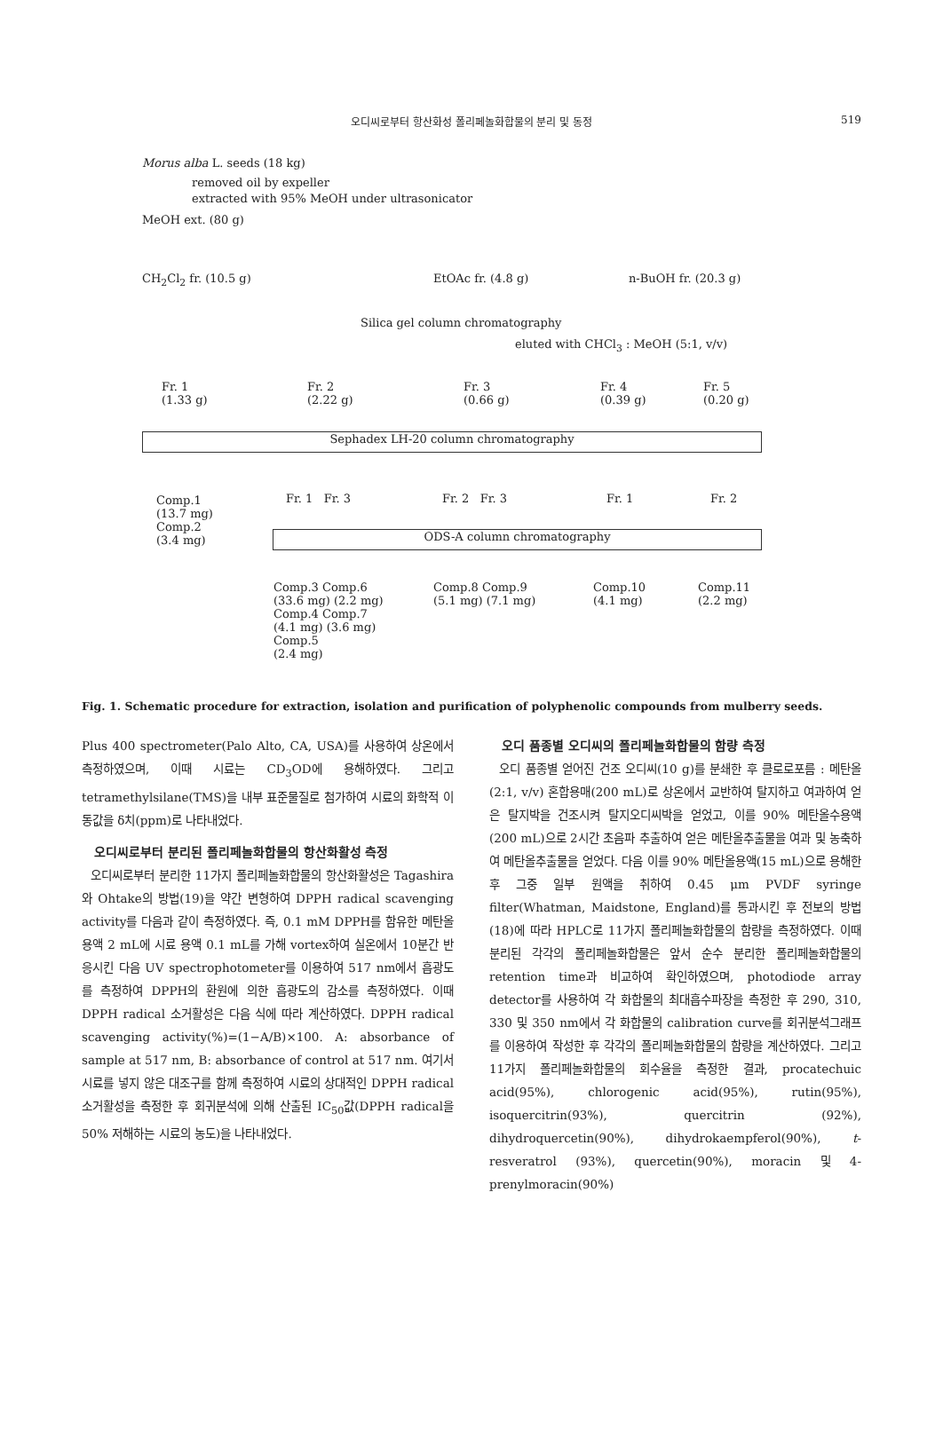오디씨로부터 항산화성 폴리페놀화합물의 분리 및 동정 519
Morus alba L. seeds (18 kg)
removed oil by expeller
extracted with 95% MeOH under ultrasonicator
MeOH ext. (80 g)
CH<sub>2</sub>Cl<sub>2</sub> fr. (10.5 g) EtOAc fr. (4.8 g) n-BuOH fr. (20.3 g)
Silica gel column chromatography
eluted with CHCl<sub>3</sub> : MeOH (5:1, v/v)
Fr. 1
(1.33 g)
Fr. 2
(2.22 g)
Fr. 3
(0.66 g)
Fr. 4
(0.39 g)
Fr. 5
(0.20 g)
Sephadex LH-20 column chromatography
Comp.1
(13.7 mg)
Comp.2
(3.4 mg)
Fr. 1 Fr. 3 Fr. 2 Fr. 3 Fr. 1 Fr. 2
ODS-A column chromatography
Comp.3 Comp.6
(33.6 mg) (2.2 mg)
Comp.4 Comp.7
(4.1 mg) (3.6 mg)
Comp.5
(2.4 mg)
Comp.8 Comp.9
(5.1 mg) (7.1 mg)
Comp.10
(4.1 mg)
Comp.11
(2.2 mg)
Fig. 1. Schematic procedure for extraction, isolation and purification of polyphenolic compounds from mulberry seeds.
Plus 400 spectrometer(Palo Alto, CA, USA)를 사용하여 상온에서 측정하였으며, 이때 시료는 CD<sub>3</sub>OD에 용해하였다. 그리고 tetramethylsilane(TMS)을 내부 표준물질로 첨가하여 시료의 화학적 이동값을 δ치(ppm)로 나타내었다.
오디씨로부터 분리된 폴리페놀화합물의 항산화활성 측정
오디씨로부터 분리한 11가지 폴리페놀화합물의 항산화활성은 Tagashira와 Ohtake의 방법(19)을 약간 변형하여 DPPH radical scavenging activity를 다음과 같이 측정하였다. 즉, 0.1 mM DPPH를 함유한 메탄올 용액 2 mL에 시료 용액 0.1 mL를 가해 vortex하여 실온에서 10분간 반응시킨 다음 UV spectrophotometer를 이용하여 517 nm에서 흡광도를 측정하여 DPPH의 환원에 의한 흡광도의 감소를 측정하였다. 이때 DPPH radical 소거활성은 다음 식에 따라 계산하였다. DPPH radical scavenging activity(%)=(1−A/B)×100. A: absorbance of sample at 517 nm, B: absorbance of control at 517 nm. 여기서 시료를 넣지 않은 대조구를 함께 측정하여 시료의 상대적인 DPPH radical 소거활성을 측정한 후 회귀분석에 의해 산출된 IC<sub>50</sub>값(DPPH radical을 50% 저해하는 시료의 농도)을 나타내었다.
오디 품종별 오디씨의 폴리페놀화합물의 함량 측정
오디 품종별 얻어진 건조 오디씨(10 g)를 분쇄한 후 클로로포름 : 메탄올(2:1, v/v) 혼합용매(200 mL)로 상온에서 교반하여 탈지하고 여과하여 얻은 탈지박을 건조시켜 탈지오디씨박을 얻었고, 이를 90% 메탄올수용액(200 mL)으로 2시간 초음파 추출하여 얻은 메탄올추출물을 여과 및 농축하여 메탄올추출물을 얻었다. 다음 이를 90% 메탄올용액(15 mL)으로 용해한 후 그중 일부 원액을 취하여 0.45 μm PVDF syringe filter(Whatman, Maidstone, England)를 통과시킨 후 전보의 방법(18)에 따라 HPLC로 11가지 폴리페놀화합물의 함량을 측정하였다. 이때 분리된 각각의 폴리페놀화합물은 앞서 순수 분리한 폴리페놀화합물의 retention time과 비교하여 확인하였으며, photodiode array detector를 사용하여 각 화합물의 최대흡수파장을 측정한 후 290, 310, 330 및 350 nm에서 각 화합물의 calibration curve를 회귀분석그래프를 이용하여 작성한 후 각각의 폴리페놀화합물의 함량을 계산하였다. 그리고 11가지 폴리페놀화합물의 회수율을 측정한 결과, procatechuic acid(95%), chlorogenic acid(95%), rutin(95%), isoquercitrin(93%), quercitrin (92%), dihydroquercetin(90%), dihydrokaempferol(90%), t-resveratrol (93%), quercetin(90%), moracin 및 4-prenylmoracin(90%)